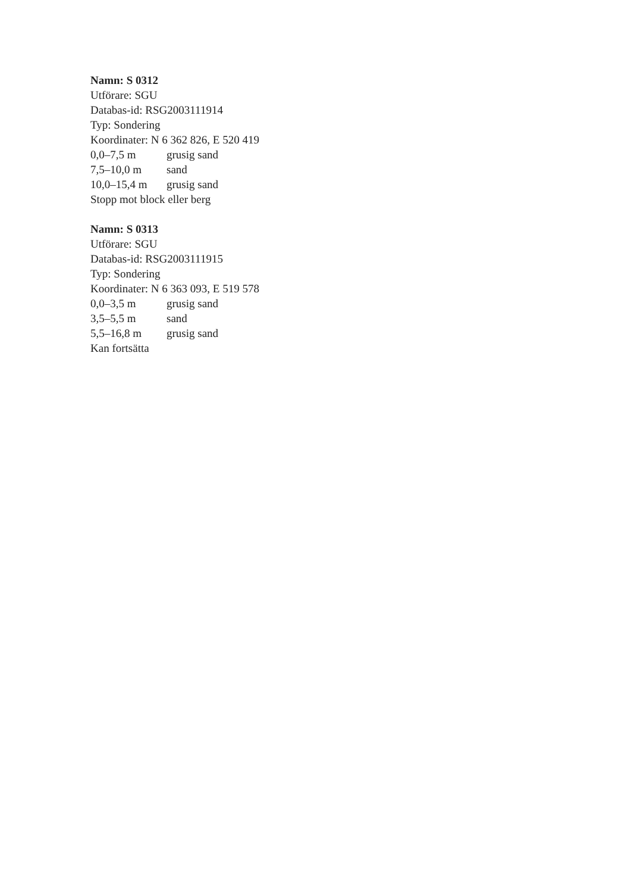Namn: S 0312
Utförare: SGU
Databas-id: RSG2003111914
Typ: Sondering
Koordinater: N 6 362 826, E 520 419
| 0,0–7,5 m | grusig sand |
| 7,5–10,0 m | sand |
| 10,0–15,4 m | grusig sand |
Stopp mot block eller berg
Namn: S 0313
Utförare: SGU
Databas-id: RSG2003111915
Typ: Sondering
Koordinater: N 6 363 093, E 519 578
| 0,0–3,5 m | grusig sand |
| 3,5–5,5 m | sand |
| 5,5–16,8 m | grusig sand |
Kan fortsätta